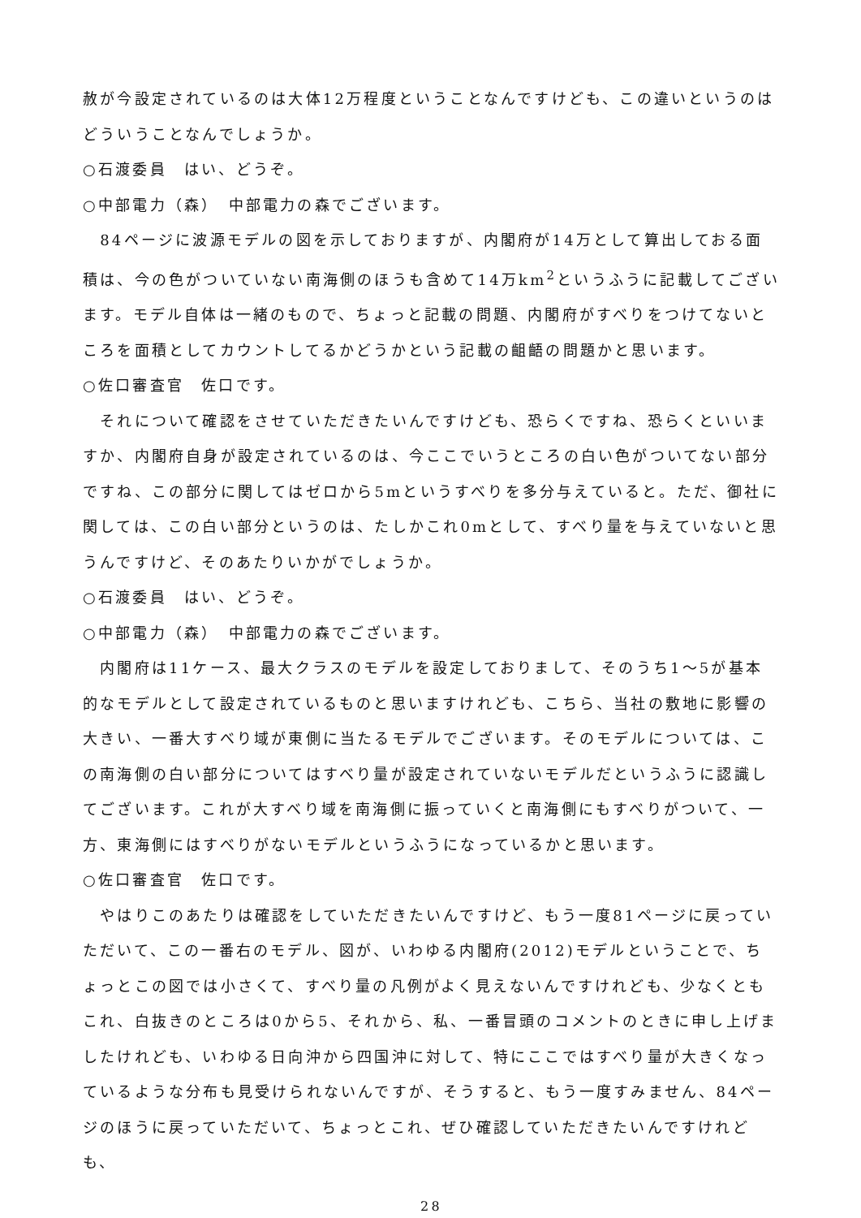赦が今設定されているのは大体12万程度ということなんですけども、この違いというのはどういうことなんでしょうか。
○石渡委員　はい、どうぞ。
○中部電力（森）　中部電力の森でございます。
　84ページに波源モデルの図を示しておりますが、内閣府が14万として算出しておる面積は、今の色がついていない南海側のほうも含めて14万km<sup>2</sup>というふうに記載してございます。モデル自体は一緒のもので、ちょっと記載の問題、内閣府がすべりをつけてないところを面積としてカウントしてるかどうかという記載の齟齬の問題かと思います。
○佐口審査官　佐口です。
　それについて確認をさせていただきたいんですけども、恐らくですね、恐らくといいますか、内閣府自身が設定されているのは、今ここでいうところの白い色がついてない部分ですね、この部分に関してはゼロから5mというすべりを多分与えていると。ただ、御社に関しては、この白い部分というのは、たしかこれ0mとして、すべり量を与えていないと思うんですけど、そのあたりいかがでしょうか。
○石渡委員　はい、どうぞ。
○中部電力（森）　中部電力の森でございます。
　内閣府は11ケース、最大クラスのモデルを設定しておりまして、そのうち1～5が基本的なモデルとして設定されているものと思いますけれども、こちら、当社の敷地に影響の大きい、一番大すべり域が東側に当たるモデルでございます。そのモデルについては、この南海側の白い部分についてはすべり量が設定されていないモデルだというふうに認識してございます。これが大すべり域を南海側に振っていくと南海側にもすべりがついて、一方、東海側にはすべりがないモデルというふうになっているかと思います。
○佐口審査官　佐口です。
　やはりこのあたりは確認をしていただきたいんですけど、もう一度81ページに戻っていただいて、この一番右のモデル、図が、いわゆる内閣府(2012)モデルということで、ちょっとこの図では小さくて、すべり量の凡例がよく見えないんですけれども、少なくともこれ、白抜きのところは0から5、それから、私、一番冒頭のコメントのときに申し上げましたけれども、いわゆる日向沖から四国沖に対して、特にここではすべり量が大きくなっているような分布も見受けられないんですが、そうすると、もう一度すみません、84ページのほうに戻っていただいて、ちょっとこれ、ぜひ確認していただきたいんですけれども、
28